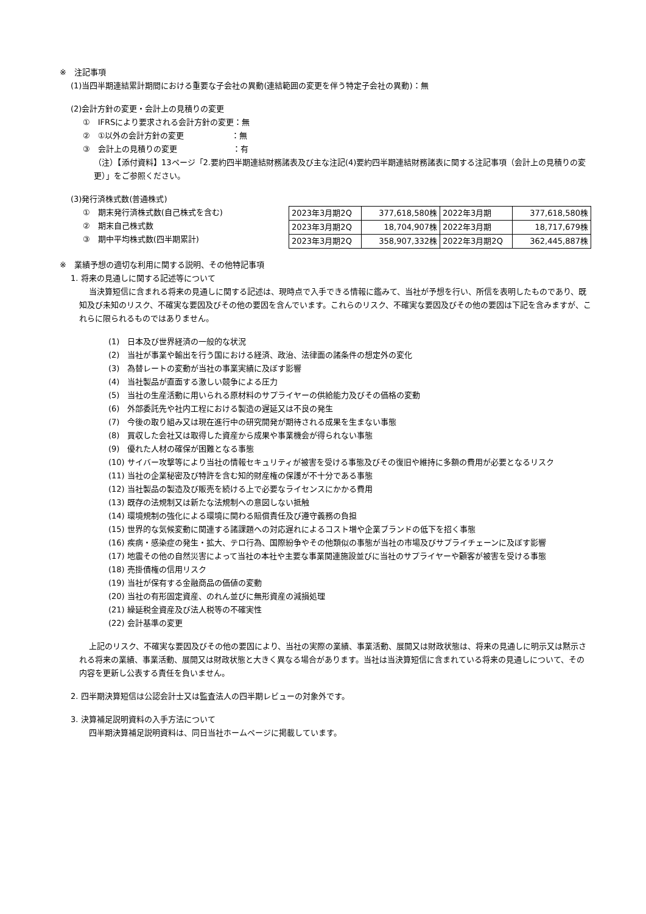※　注記事項
(1)当四半期連結累計期間における重要な子会社の異動(連結範囲の変更を伴う特定子会社の異動)：無
(2)会計方針の変更・会計上の見積りの変更
①　IFRSにより要求される会計方針の変更：無
②　①以外の会計方針の変更　　　　　　：無
③　会計上の見積りの変更　　　　　　　：有
（注）【添付資料】13ページ「2.要約四半期連結財務諸表及び主な注記(4)要約四半期連結財務諸表に関する注記事項（会計上の見積りの変更）」をご参照ください。
(3)発行済株式数(普通株式)
①　期末発行済株式数(自己株式を含む)
②　期末自己株式数
③　期中平均株式数(四半期累計)
| 2023年3月期2Q | 377,618,580株 | 2022年3月期 | 377,618,580株 |
| 2023年3月期2Q | 18,704,907株 | 2022年3月期 | 18,717,679株 |
| 2023年3月期2Q | 358,907,332株 | 2022年3月期2Q | 362,445,887株 |
※　業績予想の適切な利用に関する説明、その他特記事項
1. 将来の見通しに関する記述等について
当決算短信に含まれる将来の見通しに関する記述は、現時点で入手できる情報に鑑みて、当社が予想を行い、所信を表明したものであり、既知及び未知のリスク、不確実な要因及びその他の要因を含んでいます。これらのリスク、不確実な要因及びその他の要因は下記を含みますが、これらに限られるものではありません。
(1)　日本及び世界経済の一般的な状況
(2)　当社が事業や輸出を行う国における経済、政治、法律面の諸条件の想定外の変化
(3)　為替レートの変動が当社の事業実績に及ぼす影響
(4)　当社製品が直面する激しい競争による圧力
(5)　当社の生産活動に用いられる原材料のサプライヤーの供給能力及びその価格の変動
(6)　外部委託先や社内工程における製造の遅延又は不良の発生
(7)　今後の取り組み又は現在進行中の研究開発が期待される成果を生まない事態
(8)　買収した会社又は取得した資産から成果や事業機会が得られない事態
(9)　優れた人材の確保が困難となる事態
(10) サイバー攻撃等により当社の情報セキュリティが被害を受ける事態及びその復旧や維持に多額の費用が必要となるリスク
(11) 当社の企業秘密及び特許を含む知的財産権の保護が不十分である事態
(12) 当社製品の製造及び販売を続ける上で必要なライセンスにかかる費用
(13) 既存の法規制又は新たな法規制への意図しない抵触
(14) 環境規制の強化による環境に関わる賠償責任及び遵守義務の負担
(15) 世界的な気候変動に関連する諸課題への対応遅れによるコスト増や企業ブランドの低下を招く事態
(16) 疾病・感染症の発生・拡大、テロ行為、国際紛争やその他類似の事態が当社の市場及びサプライチェーンに及ぼす影響
(17) 地震その他の自然災害によって当社の本社や主要な事業関連施設並びに当社のサプライヤーや顧客が被害を受ける事態
(18) 売掛債権の信用リスク
(19) 当社が保有する金融商品の価値の変動
(20) 当社の有形固定資産、のれん並びに無形資産の減損処理
(21) 繰延税金資産及び法人税等の不確実性
(22) 会計基準の変更
上記のリスク、不確実な要因及びその他の要因により、当社の実際の業績、事業活動、展開又は財政状態は、将来の見通しに明示又は黙示される将来の業績、事業活動、展開又は財政状態と大きく異なる場合があります。当社は当決算短信に含まれている将来の見通しについて、その内容を更新し公表する責任を負いません。
2. 四半期決算短信は公認会計士又は監査法人の四半期レビューの対象外です。
3. 決算補足説明資料の入手方法について
四半期決算補足説明資料は、同日当社ホームページに掲載しています。